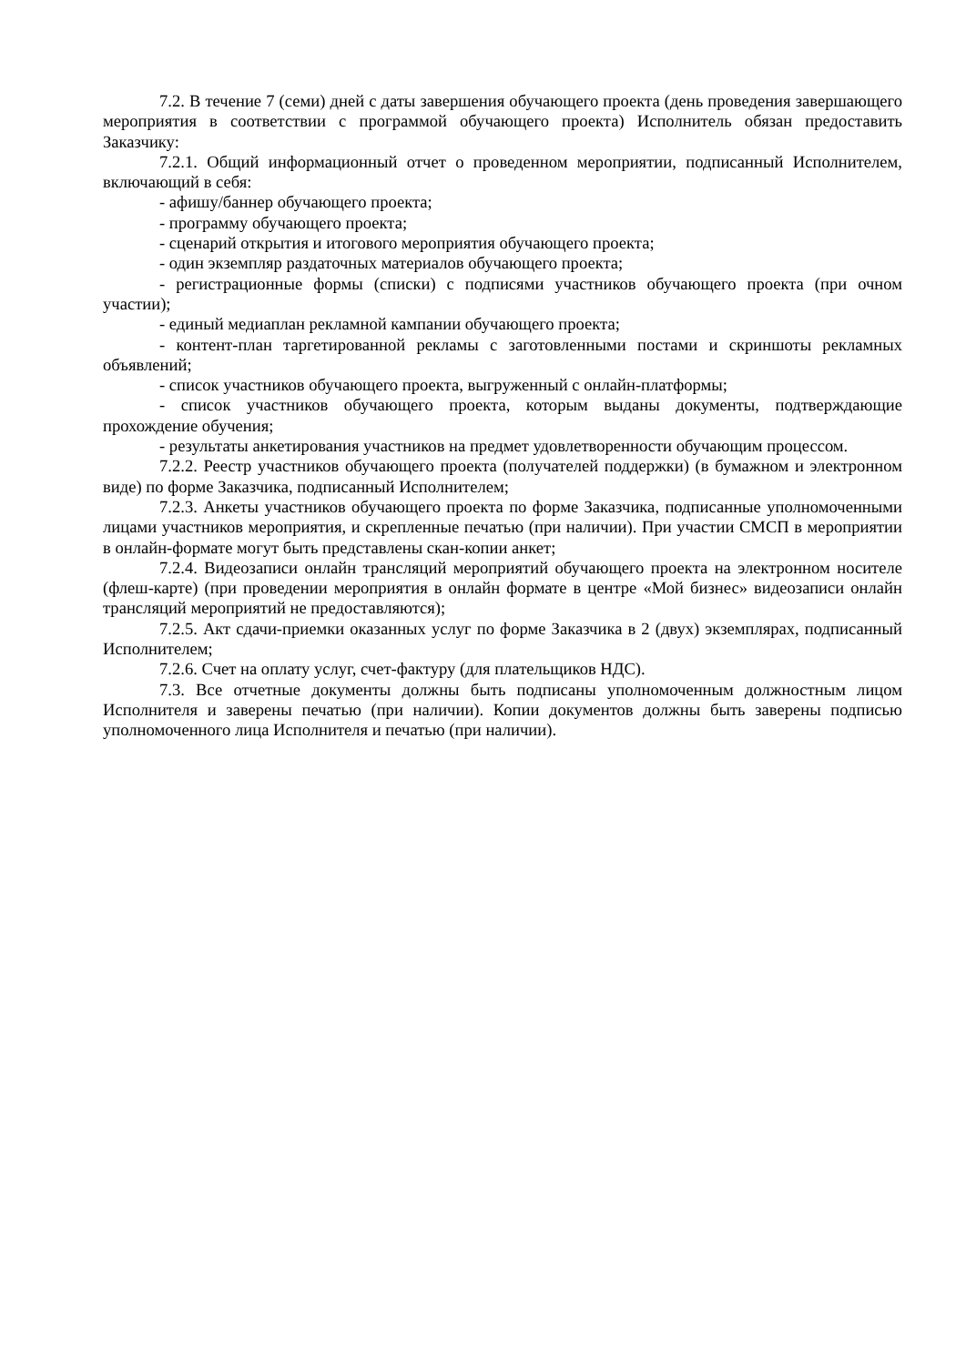7.2. В течение 7 (семи) дней с даты завершения обучающего проекта (день проведения завершающего мероприятия в соответствии с программой обучающего проекта) Исполнитель обязан предоставить Заказчику:
7.2.1. Общий информационный отчет о проведенном мероприятии, подписанный Исполнителем, включающий в себя:
- афишу/баннер обучающего проекта;
- программу обучающего проекта;
- сценарий открытия и итогового мероприятия обучающего проекта;
- один экземпляр раздаточных материалов обучающего проекта;
- регистрационные формы (списки) с подписями участников обучающего проекта (при очном участии);
- единый медиаплан рекламной кампании обучающего проекта;
- контент-план таргетированной рекламы с заготовленными постами и скриншоты рекламных объявлений;
- список участников обучающего проекта, выгруженный с онлайн-платформы;
- список участников обучающего проекта, которым выданы документы, подтверждающие прохождение обучения;
- результаты анкетирования участников на предмет удовлетворенности обучающим процессом.
7.2.2. Реестр участников обучающего проекта (получателей поддержки) (в бумажном и электронном виде) по форме Заказчика, подписанный Исполнителем;
7.2.3. Анкеты участников обучающего проекта по форме Заказчика, подписанные уполномоченными лицами участников мероприятия, и скрепленные печатью (при наличии). При участии СМСП в мероприятии в онлайн-формате могут быть представлены скан-копии анкет;
7.2.4. Видеозаписи онлайн трансляций мероприятий обучающего проекта на электронном носителе (флеш-карте) (при проведении мероприятия в онлайн формате в центре «Мой бизнес» видеозаписи онлайн трансляций мероприятий не предоставляются);
7.2.5. Акт сдачи-приемки оказанных услуг по форме Заказчика в 2 (двух) экземплярах, подписанный Исполнителем;
7.2.6. Счет на оплату услуг, счет-фактуру (для плательщиков НДС).
7.3. Все отчетные документы должны быть подписаны уполномоченным должностным лицом Исполнителя и заверены печатью (при наличии). Копии документов должны быть заверены подписью уполномоченного лица Исполнителя и печатью (при наличии).